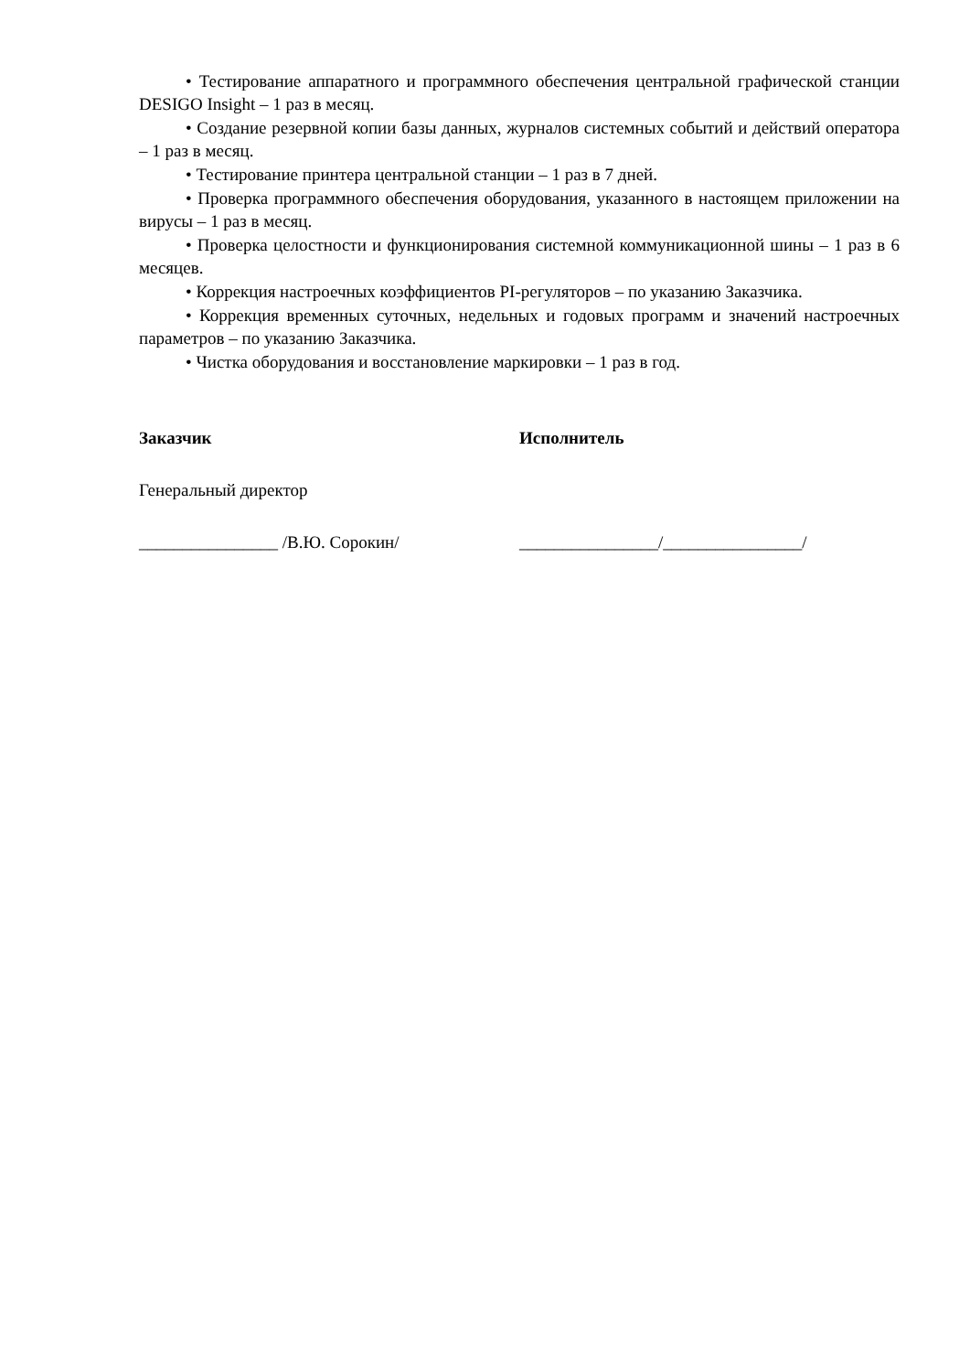• Тестирование аппаратного и программного обеспечения центральной графической станции DESIGO Insight – 1 раз в месяц.
• Создание резервной копии базы данных, журналов системных событий и действий оператора – 1 раз в месяц.
• Тестирование принтера центральной станции – 1 раз в 7 дней.
• Проверка программного обеспечения оборудования, указанного в настоящем приложении на вирусы – 1 раз в месяц.
• Проверка целостности и функционирования системной коммуникационной шины – 1 раз в 6 месяцев.
• Коррекция настроечных коэффициентов PI-регуляторов – по указанию Заказчика.
• Коррекция временных суточных, недельных и годовых программ и значений настроечных параметров – по указанию Заказчика.
• Чистка оборудования и восстановление маркировки – 1 раз в год.
Заказчик Исполнитель
Генеральный директор
________________ /В.Ю. Сорокин/ ________________/________________/